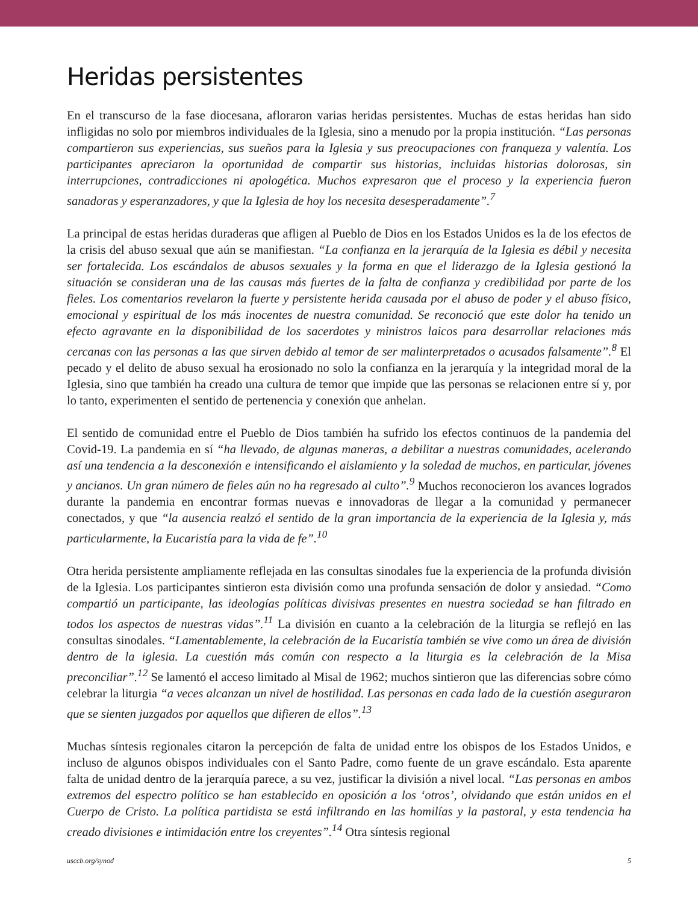Heridas persistentes
En el transcurso de la fase diocesana, afloraron varias heridas persistentes. Muchas de estas heridas han sido infligidas no solo por miembros individuales de la Iglesia, sino a menudo por la propia institución. “Las personas compartieron sus experiencias, sus sueños para la Iglesia y sus preocupaciones con franqueza y valentía. Los participantes apreciaron la oportunidad de compartir sus historias, incluidas historias dolorosas, sin interrupciones, contradicciones ni apologética. Muchos expresaron que el proceso y la experiencia fueron sanadoras y esperanzadores, y que la Iglesia de hoy los necesita desesperadamente”.<sup>7</sup>
La principal de estas heridas duraderas que afligen al Pueblo de Dios en los Estados Unidos es la de los efectos de la crisis del abuso sexual que aún se manifiestan. “La confianza en la jerarquía de la Iglesia es débil y necesita ser fortalecida. Los escándalos de abusos sexuales y la forma en que el liderazgo de la Iglesia gestionó la situación se consideran una de las causas más fuertes de la falta de confianza y credibilidad por parte de los fieles. Los comentarios revelaron la fuerte y persistente herida causada por el abuso de poder y el abuso físico, emocional y espiritual de los más inocentes de nuestra comunidad. Se reconoció que este dolor ha tenido un efecto agravante en la disponibilidad de los sacerdotes y ministros laicos para desarrollar relaciones más cercanas con las personas a las que sirven debido al temor de ser malinterpretados o acusados falsamente”.<sup>8</sup> El pecado y el delito de abuso sexual ha erosionado no solo la confianza en la jerarquía y la integridad moral de la Iglesia, sino que también ha creado una cultura de temor que impide que las personas se relacionen entre sí y, por lo tanto, experimenten el sentido de pertenencia y conexión que anhelan.
El sentido de comunidad entre el Pueblo de Dios también ha sufrido los efectos continuos de la pandemia del Covid-19. La pandemia en sí “ha llevado, de algunas maneras, a debilitar a nuestras comunidades, acelerando así una tendencia a la desconexión e intensificando el aislamiento y la soledad de muchos, en particular, jóvenes y ancianos. Un gran número de fieles aún no ha regresado al culto”.<sup>9</sup> Muchos reconocieron los avances logrados durante la pandemia en encontrar formas nuevas e innovadoras de llegar a la comunidad y permanecer conectados, y que “la ausencia realzó el sentido de la gran importancia de la experiencia de la Iglesia y, más particularmente, la Eucaristía para la vida de fe”.<sup>10</sup>
Otra herida persistente ampliamente reflejada en las consultas sinodales fue la experiencia de la profunda división de la Iglesia. Los participantes sintieron esta división como una profunda sensación de dolor y ansiedad. “Como compartió un participante, las ideologías políticas divisivas presentes en nuestra sociedad se han filtrado en todos los aspectos de nuestras vidas”.<sup>11</sup> La división en cuanto a la celebración de la liturgia se reflejó en las consultas sinodales. “Lamentablemente, la celebración de la Eucaristía también se vive como un área de división dentro de la iglesia. La cuestión más común con respecto a la liturgia es la celebración de la Misa preconciliar”.<sup>12</sup> Se lamentó el acceso limitado al Misal de 1962; muchos sintieron que las diferencias sobre cómo celebrar la liturgia “a veces alcanzan un nivel de hostilidad. Las personas en cada lado de la cuestión aseguraron que se sienten juzgados por aquellos que difieren de ellos”.<sup>13</sup>
Muchas síntesis regionales citaron la percepción de falta de unidad entre los obispos de los Estados Unidos, e incluso de algunos obispos individuales con el Santo Padre, como fuente de un grave escándalo. Esta aparente falta de unidad dentro de la jerarquía parece, a su vez, justificar la división a nivel local. “Las personas en ambos extremos del espectro político se han establecido en oposición a los ‘otros’, olvidando que están unidos en el Cuerpo de Cristo. La política partidista se está infiltrando en las homilías y la pastoral, y esta tendencia ha creado divisiones e intimidación entre los creyentes”.<sup>14</sup> Otra síntesis regional
usccb.org/synod 5